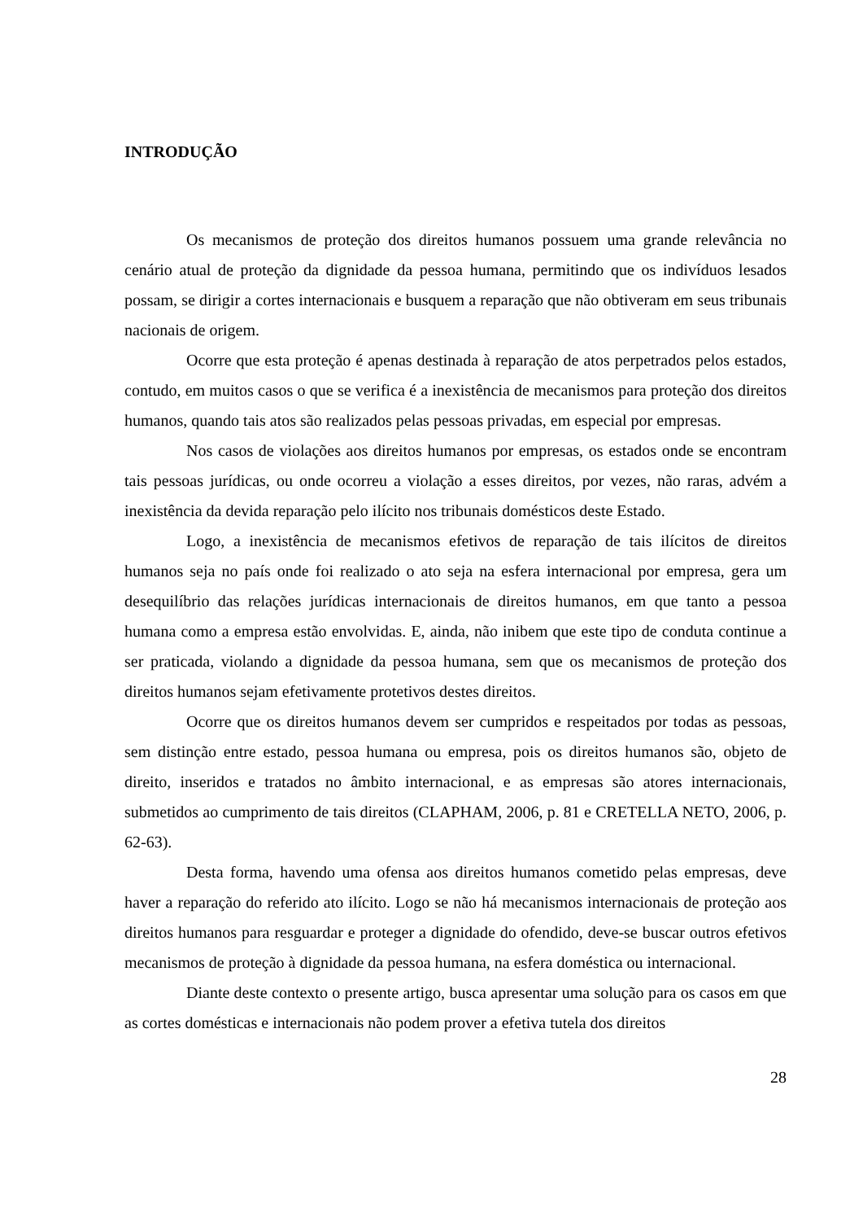INTRODUÇÃO
Os mecanismos de proteção dos direitos humanos possuem uma grande relevância no cenário atual de proteção da dignidade da pessoa humana, permitindo que os indivíduos lesados possam, se dirigir a cortes internacionais e busquem a reparação que não obtiveram em seus tribunais nacionais de origem.
Ocorre que esta proteção é apenas destinada à reparação de atos perpetrados pelos estados, contudo, em muitos casos o que se verifica é a inexistência de mecanismos para proteção dos direitos humanos, quando tais atos são realizados pelas pessoas privadas, em especial por empresas.
Nos casos de violações aos direitos humanos por empresas, os estados onde se encontram tais pessoas jurídicas, ou onde ocorreu a violação a esses direitos, por vezes, não raras, advém a inexistência da devida reparação pelo ilícito nos tribunais domésticos deste Estado.
Logo, a inexistência de mecanismos efetivos de reparação de tais ilícitos de direitos humanos seja no país onde foi realizado o ato seja na esfera internacional por empresa, gera um desequilíbrio das relações jurídicas internacionais de direitos humanos, em que tanto a pessoa humana como a empresa estão envolvidas. E, ainda, não inibem que este tipo de conduta continue a ser praticada, violando a dignidade da pessoa humana, sem que os mecanismos de proteção dos direitos humanos sejam efetivamente protetivos destes direitos.
Ocorre que os direitos humanos devem ser cumpridos e respeitados por todas as pessoas, sem distinção entre estado, pessoa humana ou empresa, pois os direitos humanos são, objeto de direito, inseridos e tratados no âmbito internacional, e as empresas são atores internacionais, submetidos ao cumprimento de tais direitos (CLAPHAM, 2006, p. 81 e CRETELLA NETO, 2006, p. 62-63).
Desta forma, havendo uma ofensa aos direitos humanos cometido pelas empresas, deve haver a reparação do referido ato ilícito. Logo se não há mecanismos internacionais de proteção aos direitos humanos para resguardar e proteger a dignidade do ofendido, deve-se buscar outros efetivos mecanismos de proteção à dignidade da pessoa humana, na esfera doméstica ou internacional.
Diante deste contexto o presente artigo, busca apresentar uma solução para os casos em que as cortes domésticas e internacionais não podem prover a efetiva tutela dos direitos
28